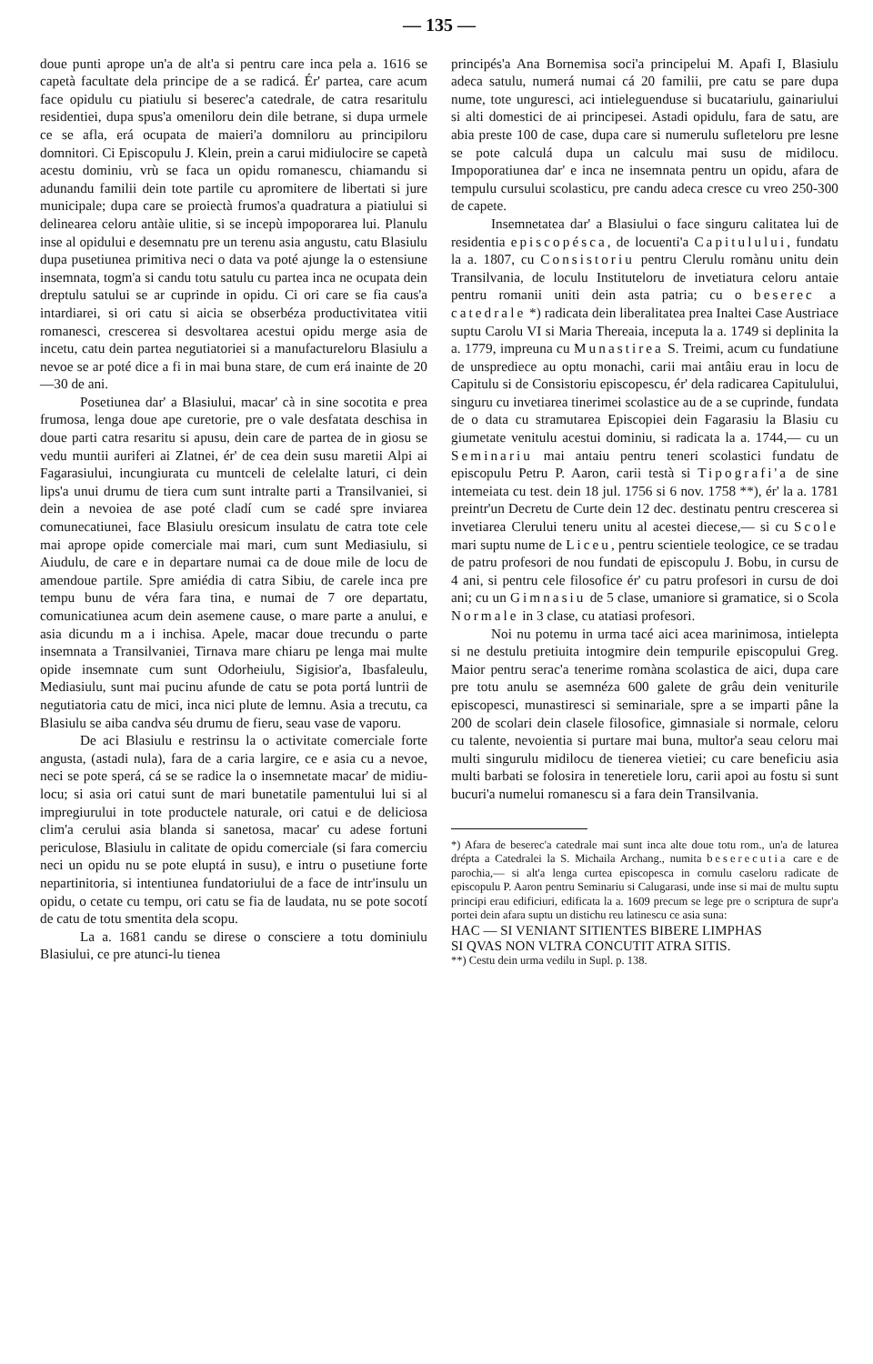— 135 —
doue punti apropе un'a de alt'a si pentru care inca pela a. 1616 se capetà facultate dela principe de a se radicá. Ér' partea, care acum face opidulu cu piatiulu si beserec'a catedrale, de catra resaritulu residentiei, dupa spus'a omeniloru dein dile betrane, si dupa urmele ce se afla, erá ocupata de maieri'a domniloru au principiloru domnitori. Ci Episcopulu J. Klein, prein a carui midiulocire se capetà acestu dominiu, vrù se faca un opidu romanescu, chiamandu si adunandu familii dein tote partile cu apromitere de libertati si jure municipale; dupa care se proiectà frumos'a quadratura a piatiului si delinearea celoru antàie ulitie, si se incepù impoporarea lui. Planulu inse al opidului e desemnatu pre un terenu asia angustu, catu Blasiulu dupa pusetiunea primitiva neci o data va poté ajunge la o estensiune insemnata, togm'a si candu totu satulu cu partea inca ne ocupata dein dreptulu satului se ar cuprinde in opidu. Ci ori care se fia caus'a intardiarei, si ori catu si aicia se obserbéza productivitatea vitii romanesci, crescerea si desvoltarea acestui opidu merge asia de incetu, catu dein partea negutiatoriei si a manufactureloru Blasiulu a nevoe se ar poté dice a fi in mai buna stare, de cum erá inainte de 20—30 de ani.
Posetiunea dar' a Blasiului, macar' cà in sine socotita e prea frumosa, lenga doue ape curetorie, pre o vale desfatata deschisa in doue parti catra resaritu si apusu, dein care de partea de in giosu se vedu muntii auriferi ai Zlatnei, ér' de cea dein susu maretii Alpi ai Fagarasiului, incungiurata cu muntceli de celelalte laturi, ci dein lips'a unui drumu de tiera cum sunt intralte parti a Transilvaniei, si dein a nevoiea de ase poté cladí cum se cadé spre inviarea comunecatiunei, face Blasiulu oresicum insulatu de catra tote cele mai apropе opide comerciale mai mari, cum sunt Mediasiulu, si Aiudulu, de care e in departare numai ca de doue mile de locu de amendoue partile. Spre amiédia di catra Sibiu, de carele inca pre tempu bunu de véra fara tina, e numai de 7 ore departatu, comunicatiunea acum dein asemene cause, o mare parte a anului, e asia dicundu m a i inchisa. Apele, macar doue trecundu o parte insemnata a Transilvaniei, Tirnava mare chiaru pe lenga mai multe opide insemnate cum sunt Odorheiulu, Sigisior'a, Ibasfaleulu, Mediasiulu, sunt mai pucinu afunde de catu se pota portá luntrii de negutiatoria catu de mici, inca nici plute de lemnu. Asia a trecutu, ca Blasiulu se aiba candva séu drumu de fieru, seau vase de vaporu.
De aci Blasiulu e restrinsu la o activitate comerciale forte angusta, (astadi nula), fara de a caria largire, ce e asia cu a nevoe, neci se pote sperá, cá se se radice la o insemnetate macar' de midiu-locu; si asia ori catui sunt de mari bunetatile pamentului lui si al impregiurului in tote productele naturale, ori catui e de deliciosa clim'a cerului asia blanda si sanetosa, macar' cu adese fortuni periculose, Blasiulu in calitate de opidu comerciale (si fara comerciu neci un opidu nu se pote eluptá in susu), e intru o pusetiune forte nepartinitoria, si intentiunea fundatoriului de a face de intr'insulu un opidu, o cetate cu tempu, ori catu se fia de laudata, nu se pote socotí de catu de totu smentita dela scopu.
La a. 1681 candu se direse o consciere a totu dominiulu Blasiului, ce pre atunci-lu tienea
principés'a Ana Bornemisa soci'a principelui M. Apafi I, Blasiulu adeca satulu, numerá numai cá 20 familii, pre catu se pare dupa nume, tote unguresci, aci intieleguenduse si bucatariulu, gainariului si alti domestici de ai principesei. Astadi opidulu, fara de satu, are abia preste 100 de case, dupa care si numerulu sufleteloru pre lesne se pote calculá dupa un calculu mai susu de midilocu. Impoporatiunea dar' e inca ne insemnata pentru un opidu, afara de tempulu cursului scolasticu, pre candu adeca cresce cu vreo 250-300 de capete.
Insemnetatea dar' a Blasiului o face singuru calitatea lui de residentia episcopésca, de locuenti'a Capitulului, fundatu la a. 1807, cu Consistoriu pentru Clerulu romànu unitu dein Transilvania, de loculu Instituteloru de invetiatura celoru antaie pentru romanii uniti dein asta patria; cu o beserec a catedrale *) radicata dein liberalitatea prea Inaltei Case Austriace suptu Carolu VI si Maria Thereaia, inceputa la a. 1749 si deplinita la a. 1779, impreuna cu Munastirea S. Treimi, acum cu fundatiune de unsprediece au optu monachi, carii mai antâiu erau in locu de Capitulu si de Consistoriu episcopescu, ér' dela radicarea Capitulului, singuru cu invetiarea tinerimei scolastice au de a se cuprinde, fundata de o data cu stramutarea Episcopiei dein Fagarasiu la Blasiu cu giumetate venitulu acestui dominiu, si radicata la a. 1744,— cu un Seminariu mai antaiu pentru teneri scolastici fundatu de episcopulu Petru P. Aaron, carii testà si Tipografi'a de sine intemeiata cu test. dein 18 jul. 1756 si 6 nov. 1758 **), ér' la a. 1781 preintr'un Decretu de Curte dein 12 dec. destinatu pentru crescerea si invetiarea Clerului teneru unitu al acestei diecese,— si cu Scole mari suptu nume de Liceu, pentru scientiele teologice, ce se tradau de patru profesori de nou fundati de episcopulu J. Bobu, in cursu de 4 ani, si pentru cele filosofice ér' cu patru profesori in cursu de doi ani; cu un Gimnasiu de 5 clase, umaniore si gramatice, si o Scola Normale in 3 clase, cu atatiasi profesori.
Noi nu potemu in urma tacé aici acea marinimosa, intielepta si ne destulu pretiuita intogmire dein tempurile episcopului Greg. Maior pentru serac'a tenerime romàna scolastica de aici, dupa care pre totu anulu se asemnéza 600 galete de grâu dein veniturile episcopesci, munastiresci si seminariale, spre a se imparti pâne la 200 de scolari dein clasele filosofice, gimnasiale si normale, celoru cu talente, nevoientia si purtare mai buna, multor'a seau celoru mai multi singurulu midilocu de tienerea vietiei; cu care beneficiu asia multi barbati se folosira in teneretiele loru, carii apoi au fostu si sunt bucuri'a numelui romanescu si a fara dein Transilvania.
*) Afara de beserec'a catedrale mai sunt inca alte doue totu rom., un'a de laturea drépta a Catedralei la S. Michaila Archang., numita beserecutia care e de parochia,— si alt'a lenga curtea episcopesca in cornulu caseloru radicate de episcopulu P. Aaron pentru Seminariu si Calugarasi, unde inse si mai de multu suptu principi erau edificiuri, edificata la a. 1609 precum se lege pre o scriptura de supr'a portei dein afara suptu un distichu reu latinescu ce asia suna:
HAC — SI VENIANT SITIENTES BIBERE LIMPHAS
SI QVAS NON VLTRA CONCUTIT ATRA SITIS.
**) Cestu dein urma vedilu in Supl. p. 138.